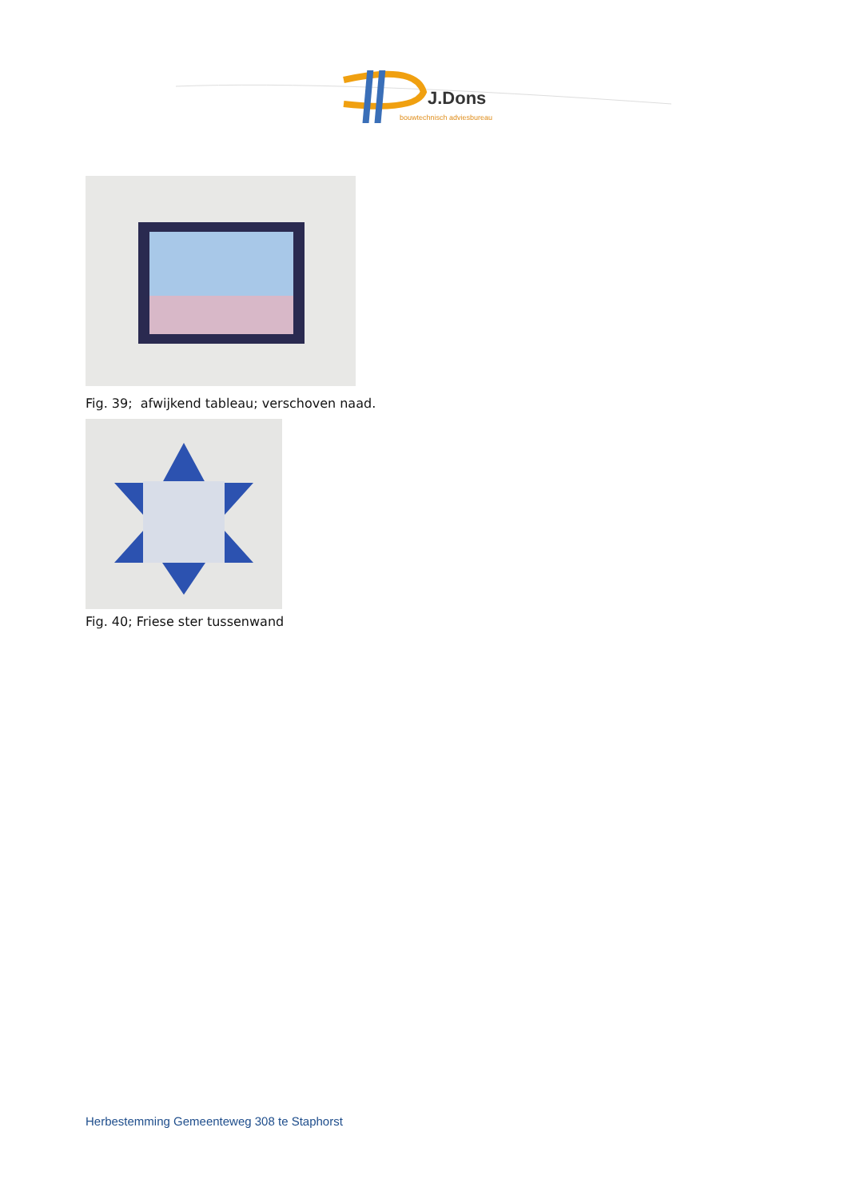J.Dons
bouwtechnisch adviesbureau
Fig. 39; afwijkend tableau; verschoven naad.
Fig. 40; Friese ster tussenwand
Herbestemming Gemeenteweg 308 te Staphorst